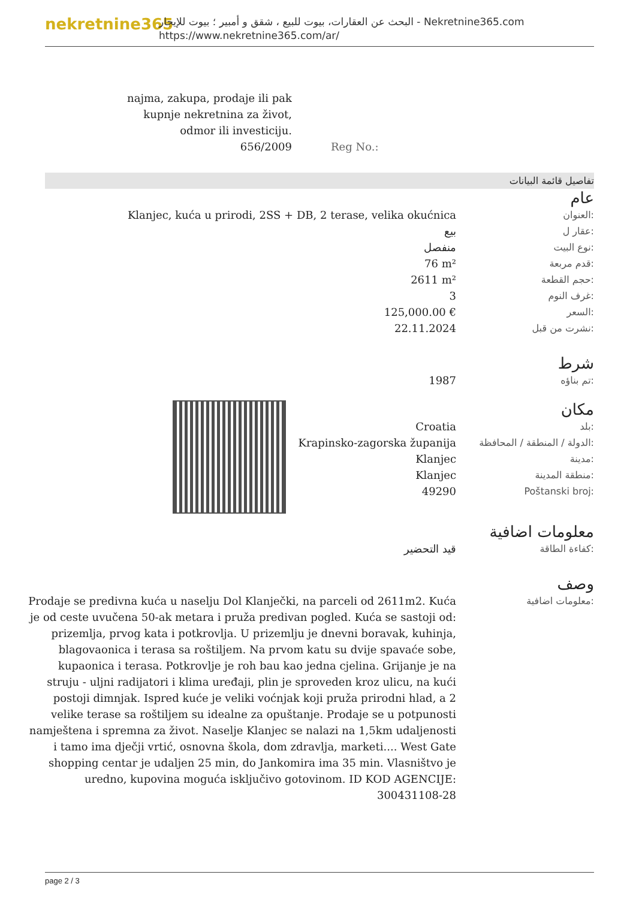nekretnine365
البحث عن العقارات، بيوت للبيع ، شقق و أمبير ؛ بيوت للإيجار - Nekretnine365.com
https://www.nekretnine365.com/ar/
najma, zakupa, prodaje ili pak
kupnje nekretnina za život,
odmor ili investiciju.
656/2009
Reg No.:
تفاصيل قائمة البيانات
عام
| Klanjec, kuća u prirodi, 2SS + DB, 2 terase, velika okućnica | العنوان: |
| بيع | عقار ل: |
| منفصل | نوع البيت: |
| 76 m² | قدم مربعة: |
| 2611 m² | حجم القطعة: |
| 3 | غرف النوم: |
| 125,000.00 € | السعر: |
| 22.11.2024 | نشرت من قبل: |
شرط
| 1987 | تم بناؤه: |
مكان
| Croatia | بلد: |
| Krapinsko-zagorska županija | الدولة / المنطقة / المحافظة: |
| Klanjec | مدينة: |
| Klanjec | منطقة المدينة: |
| 49290 | Poštanski broj: |
معلومات اضافية
| قيد التحضير | كفاءة الطاقة: |
وصف
| Prodaje se predivna kuća u naselju Dol Klanječki, na parceli od 2611m2. Kuća je od ceste uvučena 50-ak metara i pruža predivan pogled. Kuća se sastoji od: prizemlja, prvog kata i potkrovlja. U prizemlju je dnevni boravak, kuhinja, blagovaonica i terasa sa roštiljem. Na prvom katu su dvije spavaće sobe, kupaonica i terasa. Potkrovlje je roh bau kao jedna cjelina. Grijanje je na struju - uljni radijatori i klima uređaji, plin je sproveden kroz ulicu, na kući postoji dimnjak. Ispred kuće je veliki voćnjak koji pruža prirodni hlad, a 2 velike terase sa roštiljem su idealne za opuštanje. Prodaje se u potpunosti namještena i spremna za život. Naselje Klanjec se nalazi na 1,5km udaljenosti i tamo ima dječji vrtić, osnovna škola, dom zdravlja, marketi.... West Gate shopping centar je udaljen 25 min, do Jankomira ima 35 min. Vlasništvo je uredno, kupovina moguća isključivo gotovinom. ID KOD AGENCIJE: 300431108-28 | معلومات اضافية: |
page 2 / 3